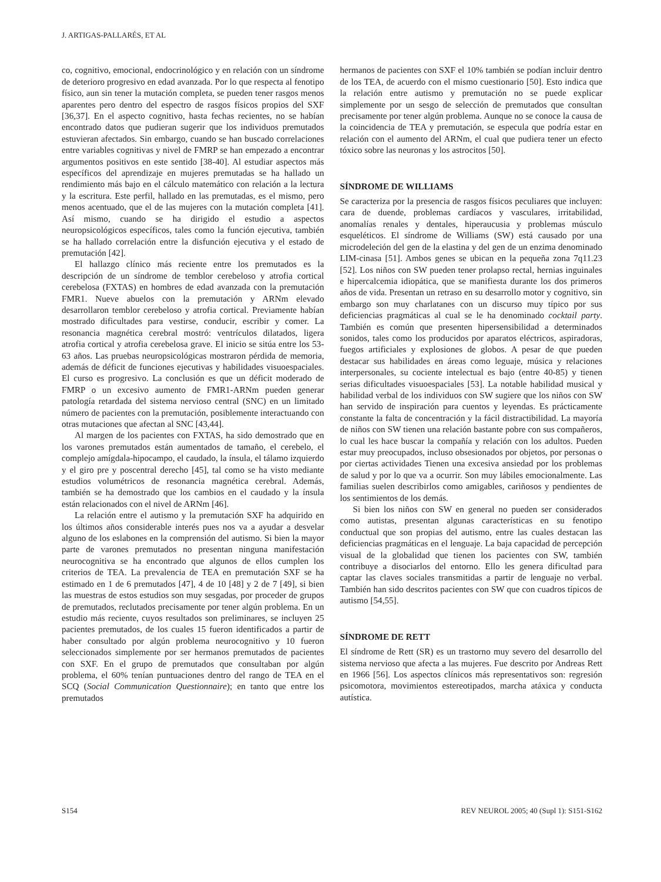J. ARTIGAS-PALLARÉS, ET AL
co, cognitivo, emocional, endocrinológico y en relación con un síndrome de deterioro progresivo en edad avanzada. Por lo que respecta al fenotipo físico, aun sin tener la mutación completa, se pueden tener rasgos menos aparentes pero dentro del espectro de rasgos físicos propios del SXF [36,37]. En el aspecto cognitivo, hasta fechas recientes, no se habían encontrado datos que pudieran sugerir que los individuos premutados estuvieran afectados. Sin embargo, cuando se han buscado correlaciones entre variables cognitivas y nivel de FMRP se han empezado a encontrar argumentos positivos en este sentido [38-40]. Al estudiar aspectos más específicos del aprendizaje en mujeres premutadas se ha hallado un rendimiento más bajo en el cálculo matemático con relación a la lectura y la escritura. Este perfil, hallado en las premutadas, es el mismo, pero menos acentuado, que el de las mujeres con la mutación completa [41]. Así mismo, cuando se ha dirigido el estudio a aspectos neuropsicológicos específicos, tales como la función ejecutiva, también se ha hallado correlación entre la disfunción ejecutiva y el estado de premutación [42].
El hallazgo clínico más reciente entre los premutados es la descripción de un síndrome de temblor cerebeloso y atrofia cortical cerebelosa (FXTAS) en hombres de edad avanzada con la premutación FMR1. Nueve abuelos con la premutación y ARNm elevado desarrollaron temblor cerebeloso y atrofia cortical. Previamente habían mostrado dificultades para vestirse, conducir, escribir y comer. La resonancia magnética cerebral mostró: ventrículos dilatados, ligera atrofia cortical y atrofia cerebelosa grave. El inicio se sitúa entre los 53-63 años. Las pruebas neuropsicológicas mostraron pérdida de memoria, además de déficit de funciones ejecutivas y habilidades visuoespaciales. El curso es progresivo. La conclusión es que un déficit moderado de FMRP o un excesivo aumento de FMR1-ARNm pueden generar patología retardada del sistema nervioso central (SNC) en un limitado número de pacientes con la premutación, posiblemente interactuando con otras mutaciones que afectan al SNC [43,44].
Al margen de los pacientes con FXTAS, ha sido demostrado que en los varones premutados están aumentados de tamaño, el cerebelo, el complejo amígdala-hipocampo, el caudado, la ínsula, el tálamo izquierdo y el giro pre y poscentral derecho [45], tal como se ha visto mediante estudios volumétricos de resonancia magnética cerebral. Además, también se ha demostrado que los cambios en el caudado y la ínsula están relacionados con el nivel de ARNm [46].
La relación entre el autismo y la premutación SXF ha adquirido en los últimos años considerable interés pues nos va a ayudar a desvelar alguno de los eslabones en la comprensión del autismo. Si bien la mayor parte de varones premutados no presentan ninguna manifestación neurocognitiva se ha encontrado que algunos de ellos cumplen los criterios de TEA. La prevalencia de TEA en premutación SXF se ha estimado en 1 de 6 premutados [47], 4 de 10 [48] y 2 de 7 [49], si bien las muestras de estos estudios son muy sesgadas, por proceder de grupos de premutados, reclutados precisamente por tener algún problema. En un estudio más reciente, cuyos resultados son preliminares, se incluyen 25 pacientes premutados, de los cuales 15 fueron identificados a partir de haber consultado por algún problema neurocognitivo y 10 fueron seleccionados simplemente por ser hermanos premutados de pacientes con SXF. En el grupo de premutados que consultaban por algún problema, el 60% tenían puntuaciones dentro del rango de TEA en el SCQ (Social Communication Questionnaire); en tanto que entre los premutados
hermanos de pacientes con SXF el 10% también se podían incluir dentro de los TEA, de acuerdo con el mismo cuestionario [50]. Esto indica que la relación entre autismo y premutación no se puede explicar simplemente por un sesgo de selección de premutados que consultan precisamente por tener algún problema. Aunque no se conoce la causa de la coincidencia de TEA y premutación, se especula que podría estar en relación con el aumento del ARNm, el cual que pudiera tener un efecto tóxico sobre las neuronas y los astrocitos [50].
SÍNDROME DE WILLIAMS
Se caracteriza por la presencia de rasgos físicos peculiares que incluyen: cara de duende, problemas cardíacos y vasculares, irritabilidad, anomalías renales y dentales, hiperaucusia y problemas músculo esqueléticos. El síndrome de Williams (SW) está causado por una microdeleción del gen de la elastina y del gen de un enzima denominado LIM-cinasa [51]. Ambos genes se ubican en la pequeña zona 7q11.23 [52]. Los niños con SW pueden tener prolapso rectal, hernias inguinales e hipercalcemia idiopática, que se manifiesta durante los dos primeros años de vida. Presentan un retraso en su desarrollo motor y cognitivo, sin embargo son muy charlatanes con un discurso muy típico por sus deficiencias pragmáticas al cual se le ha denominado cocktail party. También es común que presenten hipersensibilidad a determinados sonidos, tales como los producidos por aparatos eléctricos, aspiradoras, fuegos artificiales y explosiones de globos. A pesar de que pueden destacar sus habilidades en áreas como leguaje, música y relaciones interpersonales, su cociente intelectual es bajo (entre 40-85) y tienen serias dificultades visuoespaciales [53]. La notable habilidad musical y habilidad verbal de los individuos con SW sugiere que los niños con SW han servido de inspiración para cuentos y leyendas. Es prácticamente constante la falta de concentración y la fácil distractibilidad. La mayoría de niños con SW tienen una relación bastante pobre con sus compañeros, lo cual les hace buscar la compañía y relación con los adultos. Pueden estar muy preocupados, incluso obsesionados por objetos, por personas o por ciertas actividades Tienen una excesiva ansiedad por los problemas de salud y por lo que va a ocurrir. Son muy lábiles emocionalmente. Las familias suelen describirlos como amigables, cariñosos y pendientes de los sentimientos de los demás.
Si bien los niños con SW en general no pueden ser considerados como autistas, presentan algunas características en su fenotipo conductual que son propias del autismo, entre las cuales destacan las deficiencias pragmáticas en el lenguaje. La baja capacidad de percepción visual de la globalidad que tienen los pacientes con SW, también contribuye a disociarlos del entorno. Ello les genera dificultad para captar las claves sociales transmitidas a partir de lenguaje no verbal. También han sido descritos pacientes con SW que con cuadros típicos de autismo [54,55].
SÍNDROME DE RETT
El síndrome de Rett (SR) es un trastorno muy severo del desarrollo del sistema nervioso que afecta a las mujeres. Fue descrito por Andreas Rett en 1966 [56]. Los aspectos clínicos más representativos son: regresión psicomotora, movimientos estereotipados, marcha atáxica y conducta autística.
S154 REV NEUROL 2005; 40 (Supl 1): S151-S162